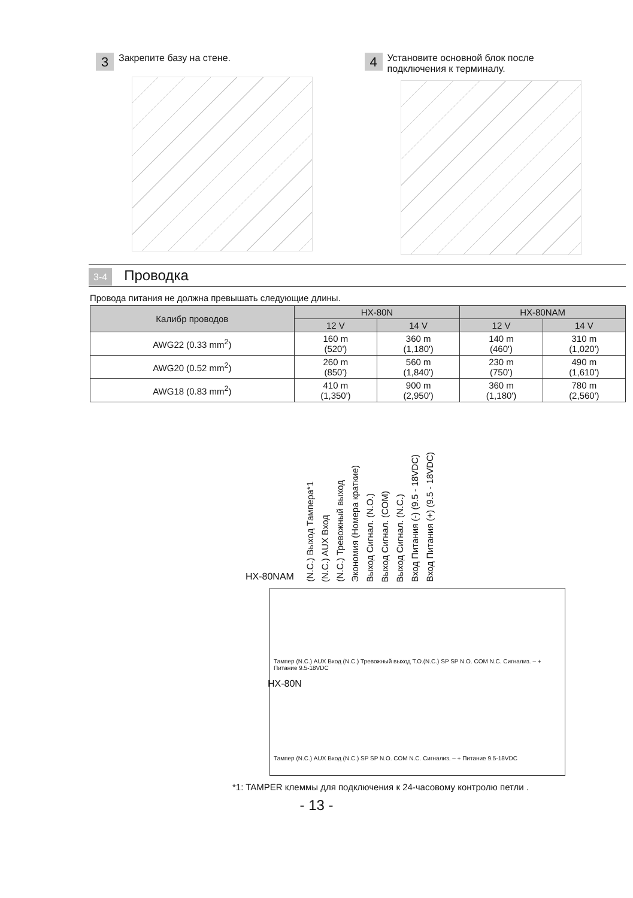3 Закрепите базу на стене.
4 Установите основной блок после
подключения к терминалу.
3-4 Проводка
Провода питания не должна превышать следующие длины.
| Калибр проводов | HX-80N | | HX-80NAM | |
| --- | --- | --- | --- | --- |
| | 12 V | 14 V | 12 V | 14 V |
| AWG22 (0.33 mm<sup>2</sup>) | 160 m (520') | 360 m (1,180') | 140 m (460') | 310 m (1,020') |
| AWG20 (0.52 mm<sup>2</sup>) | 260 m (850') | 560 m (1,840') | 230 m (750') | 490 m (1,610') |
| AWG18 (0.83 mm<sup>2</sup>) | 410 m (1,350') | 900 m (2,950') | 360 m (1,180') | 780 m (2,560') |
HX-80NAM (N.C.) Выход Тампера*1 (N.C.) AUX Вход (N.C.) Тревожный выход Экономия (Номера краткие) Выход Сигнал. (N.O.) Выход Сигнал. (COM) Выход Сигнал. (N.C.) Вход Питания (-) (9.5 - 18VDC) Вход Питания (+) (9.5 - 18VDC)
Тампер (N.C.) AUX Вход (N.C.) Тревожный выход T.O.(N.C.) SP SP N.O. COM N.C. Сигнализ. – + Питание 9.5-18VDC
HX-80N
Тампер (N.C.) AUX Вход (N.C.) SP SP N.O. COM N.C. Сигнализ. – + Питание 9.5-18VDC
*1: TAMPER клеммы для подключения к 24-часовому контролю петли .
- 13 -